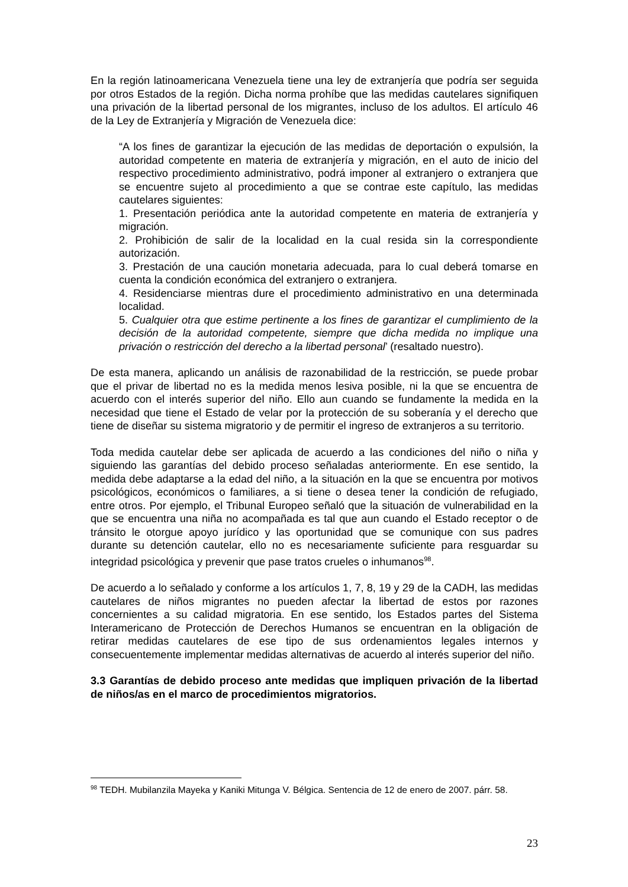En la región latinoamericana Venezuela tiene una ley de extranjería que podría ser seguida por otros Estados de la región. Dicha norma prohíbe que las medidas cautelares signifiquen una privación de la libertad personal de los migrantes, incluso de los adultos. El artículo 46 de la Ley de Extranjería y Migración de Venezuela dice:
“A los fines de garantizar la ejecución de las medidas de deportación o expulsión, la autoridad competente en materia de extranjería y migración, en el auto de inicio del respectivo procedimiento administrativo, podrá imponer al extranjero o extranjera que se encuentre sujeto al procedimiento a que se contrae este capítulo, las medidas cautelares siguientes:
1. Presentación periódica ante la autoridad competente en materia de extranjería y migración.
2. Prohibición de salir de la localidad en la cual resida sin la correspondiente autorización.
3. Prestación de una caución monetaria adecuada, para lo cual deberá tomarse en cuenta la condición económica del extranjero o extranjera.
4. Residenciarse mientras dure el procedimiento administrativo en una determinada localidad.
5. Cualquier otra que estime pertinente a los fines de garantizar el cumplimiento de la decisión de la autoridad competente, siempre que dicha medida no implique una privación o restricción del derecho a la libertad personal’ (resaltado nuestro).
De esta manera, aplicando un análisis de razonabilidad de la restricción, se puede probar que el privar de libertad no es la medida menos lesiva posible, ni la que se encuentra de acuerdo con el interés superior del niño. Ello aun cuando se fundamente la medida en la necesidad que tiene el Estado de velar por la protección de su soberanía y el derecho que tiene de diseñar su sistema migratorio y de permitir el ingreso de extranjeros a su territorio.
Toda medida cautelar debe ser aplicada de acuerdo a las condiciones del niño o niña y siguiendo las garantías del debido proceso señaladas anteriormente. En ese sentido, la medida debe adaptarse a la edad del niño, a la situación en la que se encuentra por motivos psicológicos, económicos o familiares, a si tiene o desea tener la condición de refugiado, entre otros. Por ejemplo, el Tribunal Europeo señaló que la situación de vulnerabilidad en la que se encuentra una niña no acompañada es tal que aun cuando el Estado receptor o de tránsito le otorgue apoyo jurídico y las oportunidad que se comunique con sus padres durante su detención cautelar, ello no es necesariamente suficiente para resguardar su integridad psicológica y prevenir que pase tratos crueles o inhumanos<sup>98</sup>.
De acuerdo a lo señalado y conforme a los artículos 1, 7, 8, 19 y 29 de la CADH, las medidas cautelares de niños migrantes no pueden afectar la libertad de estos por razones concernientes a su calidad migratoria. En ese sentido, los Estados partes del Sistema Interamericano de Protección de Derechos Humanos se encuentran en la obligación de retirar medidas cautelares de ese tipo de sus ordenamientos legales internos y consecuentemente implementar medidas alternativas de acuerdo al interés superior del niño.
3.3 Garantías de debido proceso ante medidas que impliquen privación de la libertad de niños/as en el marco de procedimientos migratorios.
<sup>98</sup> TEDH. Mubilanzila Mayeka y Kaniki Mitunga V. Bélgica. Sentencia de 12 de enero de 2007. párr. 58.
23